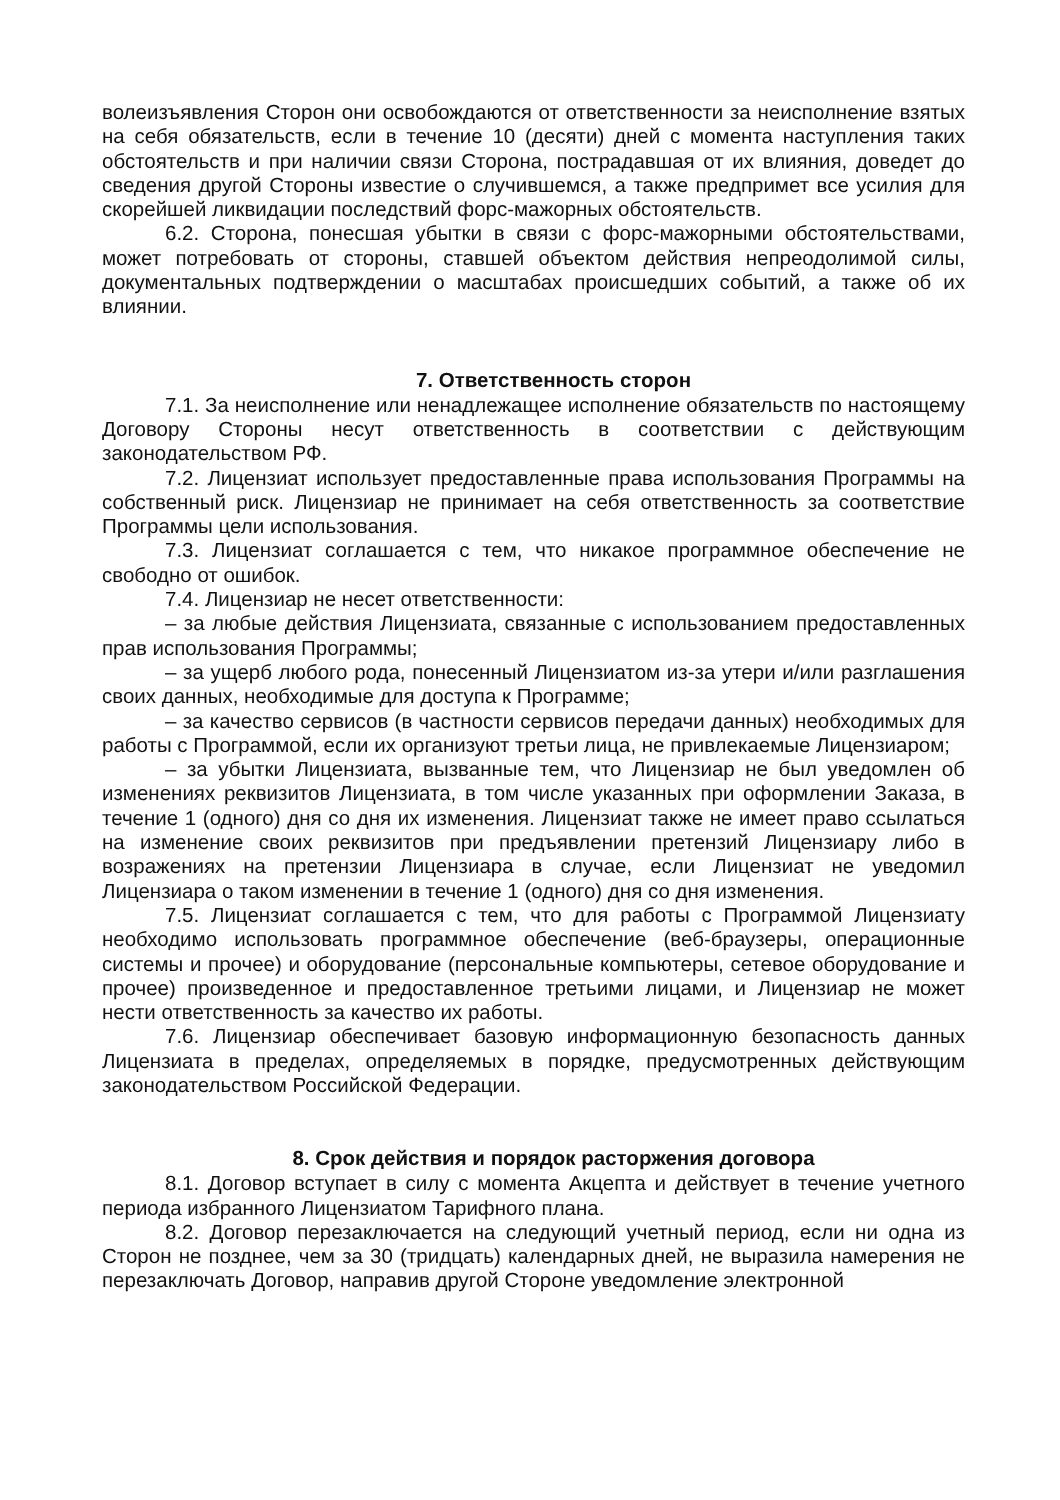волеизъявления Сторон они освобождаются от ответственности за неисполнение взятых на себя обязательств, если в течение 10 (десяти) дней с момента наступления таких обстоятельств и при наличии связи Сторона, пострадавшая от их влияния, доведет до сведения другой Стороны известие о случившемся, а также предпримет все усилия для скорейшей ликвидации последствий форс-мажорных обстоятельств.
6.2. Сторона, понесшая убытки в связи с форс-мажорными обстоятельствами, может потребовать от стороны, ставшей объектом действия непреодолимой силы, документальных подтверждении о масштабах происшедших событий, а также об их влиянии.
7. Ответственность сторон
7.1. За неисполнение или ненадлежащее исполнение обязательств по настоящему Договору Стороны несут ответственность в соответствии с действующим законодательством РФ.
7.2. Лицензиат использует предоставленные права использования Программы на собственный риск. Лицензиар не принимает на себя ответственность за соответствие Программы цели использования.
7.3. Лицензиат соглашается с тем, что никакое программное обеспечение не свободно от ошибок.
7.4. Лицензиар не несет ответственности:
– за любые действия Лицензиата, связанные с использованием предоставленных прав использования Программы;
– за ущерб любого рода, понесенный Лицензиатом из-за утери и/или разглашения своих данных, необходимые для доступа к Программе;
– за качество сервисов (в частности сервисов передачи данных) необходимых для работы с Программой, если их организуют третьи лица, не привлекаемые Лицензиаром;
– за убытки Лицензиата, вызванные тем, что Лицензиар не был уведомлен об изменениях реквизитов Лицензиата, в том числе указанных при оформлении Заказа, в течение 1 (одного) дня со дня их изменения. Лицензиат также не имеет право ссылаться на изменение своих реквизитов при предъявлении претензий Лицензиару либо в возражениях на претензии Лицензиара в случае, если Лицензиат не уведомил Лицензиара о таком изменении в течение 1 (одного) дня со дня изменения.
7.5. Лицензиат соглашается с тем, что для работы с Программой Лицензиату необходимо использовать программное обеспечение (веб-браузеры, операционные системы и прочее) и оборудование (персональные компьютеры, сетевое оборудование и прочее) произведенное и предоставленное третьими лицами, и Лицензиар не может нести ответственность за качество их работы.
7.6. Лицензиар обеспечивает базовую информационную безопасность данных Лицензиата в пределах, определяемых в порядке, предусмотренных действующим законодательством Российской Федерации.
8. Срок действия и порядок расторжения договора
8.1. Договор вступает в силу с момента Акцепта и действует в течение учетного периода избранного Лицензиатом Тарифного плана.
8.2. Договор перезаключается на следующий учетный период, если ни одна из Сторон не позднее, чем за 30 (тридцать) календарных дней, не выразила намерения не перезаключать Договор, направив другой Стороне уведомление электронной